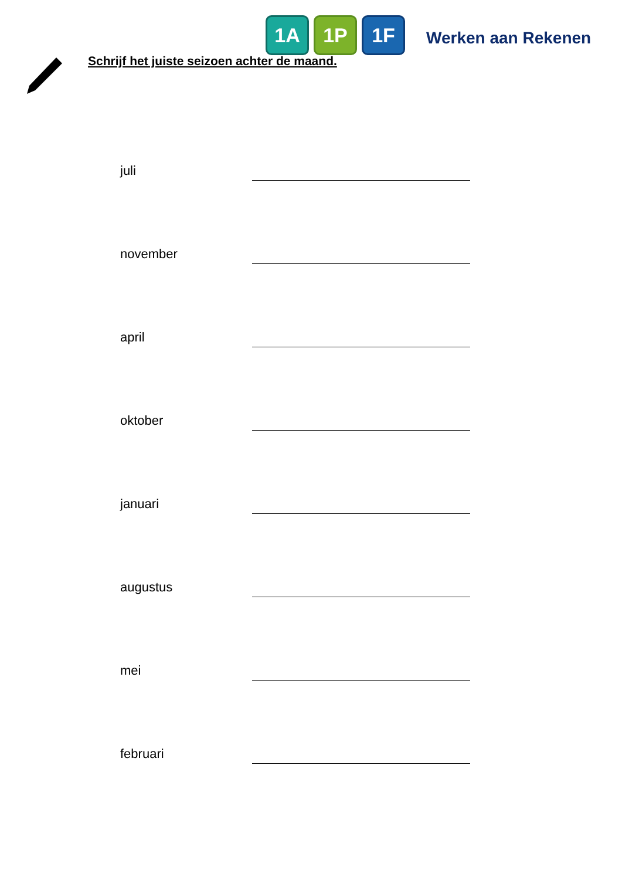1A 1P 1F
Werken aan Rekenen
Schrijf het juiste seizoen achter de maand.
juli
november
april
oktober
januari
augustus
mei
februari